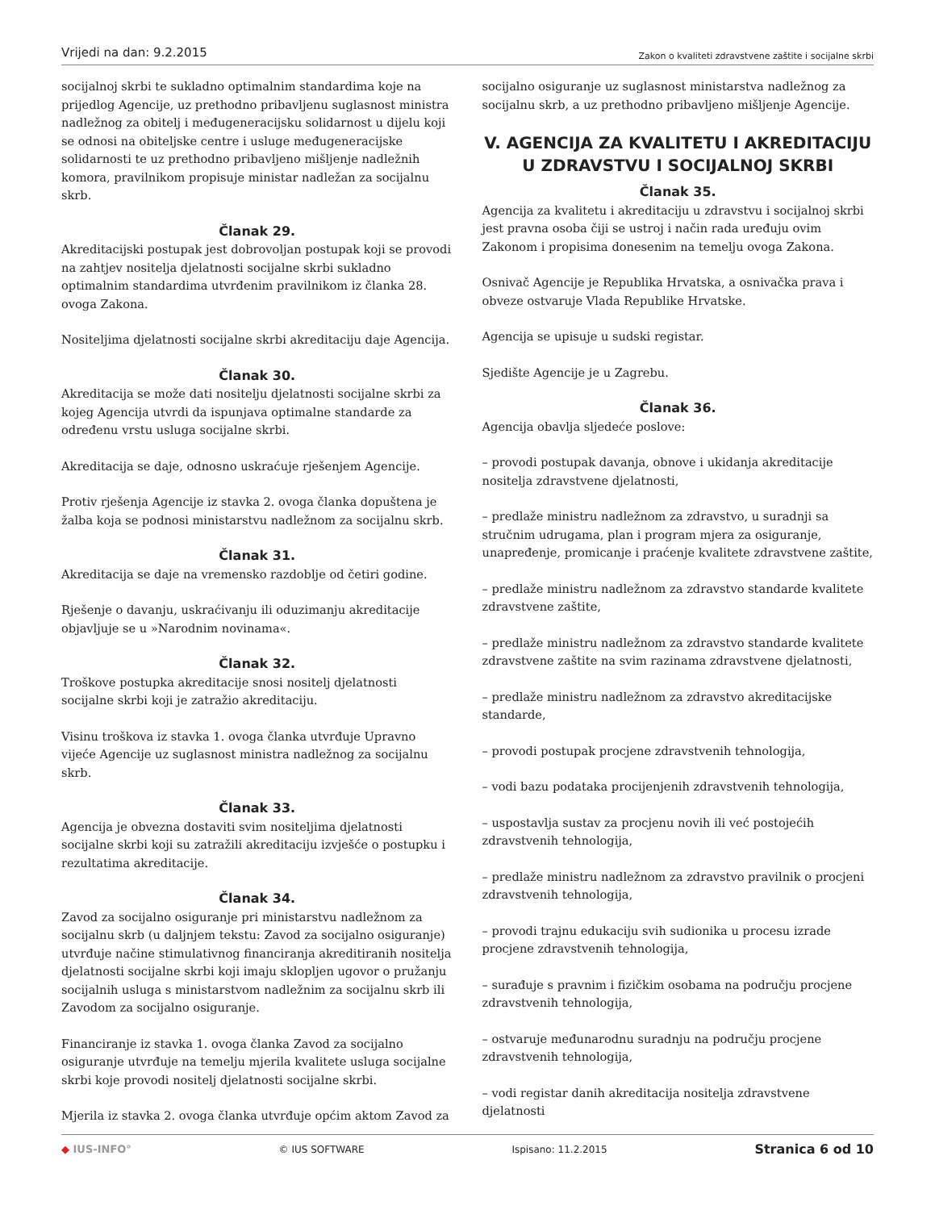Vrijedi na dan: 9.2.2015
Zakon o kvaliteti zdravstvene zaštite i socijalne skrbi
socijalnoj skrbi te sukladno optimalnim standardima koje na prijedlog Agencije, uz prethodno pribavljenu suglasnost ministra nadležnog za obitelj i međugeneracijsku solidarnost u dijelu koji se odnosi na obiteljske centre i usluge međugeneracijske solidarnosti te uz prethodno pribavljeno mišljenje nadležnih komora, pravilnikom propisuje ministar nadležan za socijalnu skrb.
Članak 29.
Akreditacijski postupak jest dobrovoljan postupak koji se provodi na zahtjev nositelja djelatnosti socijalne skrbi sukladno optimalnim standardima utvrđenim pravilnikom iz članka 28. ovoga Zakona.
Nositeljima djelatnosti socijalne skrbi akreditaciju daje Agencija.
Članak 30.
Akreditacija se može dati nositelju djelatnosti socijalne skrbi za kojeg Agencija utvrdi da ispunjava optimalne standarde za određenu vrstu usluga socijalne skrbi.
Akreditacija se daje, odnosno uskraćuje rješenjem Agencije.
Protiv rješenja Agencije iz stavka 2. ovoga članka dopuštena je žalba koja se podnosi ministarstvu nadležnom za socijalnu skrb.
Članak 31.
Akreditacija se daje na vremensko razdoblje od četiri godine.
Rješenje o davanju, uskraćivanju ili oduzimanju akreditacije objavljuje se u »Narodnim novinama«.
Članak 32.
Troškove postupka akreditacije snosi nositelj djelatnosti socijalne skrbi koji je zatražio akreditaciju.
Visinu troškova iz stavka 1. ovoga članka utvrđuje Upravno vijeće Agencije uz suglasnost ministra nadležnog za socijalnu skrb.
Članak 33.
Agencija je obvezna dostaviti svim nositeljima djelatnosti socijalne skrbi koji su zatražili akreditaciju izvješće o postupku i rezultatima akreditacije.
Članak 34.
Zavod za socijalno osiguranje pri ministarstvu nadležnom za socijalnu skrb (u daljnjem tekstu: Zavod za socijalno osiguranje) utvrđuje načine stimulativnog financiranja akreditiranih nositelja djelatnosti socijalne skrbi koji imaju sklopljen ugovor o pružanju socijalnih usluga s ministarstvom nadležnim za socijalnu skrb ili Zavodom za socijalno osiguranje.
Financiranje iz stavka 1. ovoga članka Zavod za socijalno osiguranje utvrđuje na temelju mjerila kvalitete usluga socijalne skrbi koje provodi nositelj djelatnosti socijalne skrbi.
Mjerila iz stavka 2. ovoga članka utvrđuje općim aktom Zavod za
socijalno osiguranje uz suglasnost ministarstva nadležnog za socijalnu skrb, a uz prethodno pribavljeno mišljenje Agencije.
V. AGENCIJA ZA KVALITETU I AKREDITACIJU U ZDRAVSTVU I SOCIJALNOJ SKRBI
Članak 35.
Agencija za kvalitetu i akreditaciju u zdravstvu i socijalnoj skrbi jest pravna osoba čiji se ustroj i način rada uređuju ovim Zakonom i propisima donesenim na temelju ovoga Zakona.
Osnivač Agencije je Republika Hrvatska, a osnivačka prava i obveze ostvaruje Vlada Republike Hrvatske.
Agencija se upisuje u sudski registar.
Sjedište Agencije je u Zagrebu.
Članak 36.
Agencija obavlja sljedeće poslove:
– provodi postupak davanja, obnove i ukidanja akreditacije nositelja zdravstvene djelatnosti,
– predlaže ministru nadležnom za zdravstvo, u suradnji sa stručnim udrugama, plan i program mjera za osiguranje, unapređenje, promicanje i praćenje kvalitete zdravstvene zaštite,
– predlaže ministru nadležnom za zdravstvo standarde kvalitete zdravstvene zaštite,
– predlaže ministru nadležnom za zdravstvo standarde kvalitete zdravstvene zaštite na svim razinama zdravstvene djelatnosti,
– predlaže ministru nadležnom za zdravstvo akreditacijske standarde,
– provodi postupak procjene zdravstvenih tehnologija,
– vodi bazu podataka procijenjenih zdravstvenih tehnologija,
– uspostavlja sustav za procjenu novih ili već postojećih zdravstvenih tehnologija,
– predlaže ministru nadležnom za zdravstvo pravilnik o procjeni zdravstvenih tehnologija,
– provodi trajnu edukaciju svih sudionika u procesu izrade procjene zdravstvenih tehnologija,
– surađuje s pravnim i fizičkim osobama na području procjene zdravstvenih tehnologija,
– ostvaruje međunarodnu suradnju na području procjene zdravstvenih tehnologija,
– vodi registar danih akreditacija nositelja zdravstvene djelatnosti
◆ IUS-INFO° © IUS SOFTWARE Ispisano: 11.2.2015
Stranica 6 od 10